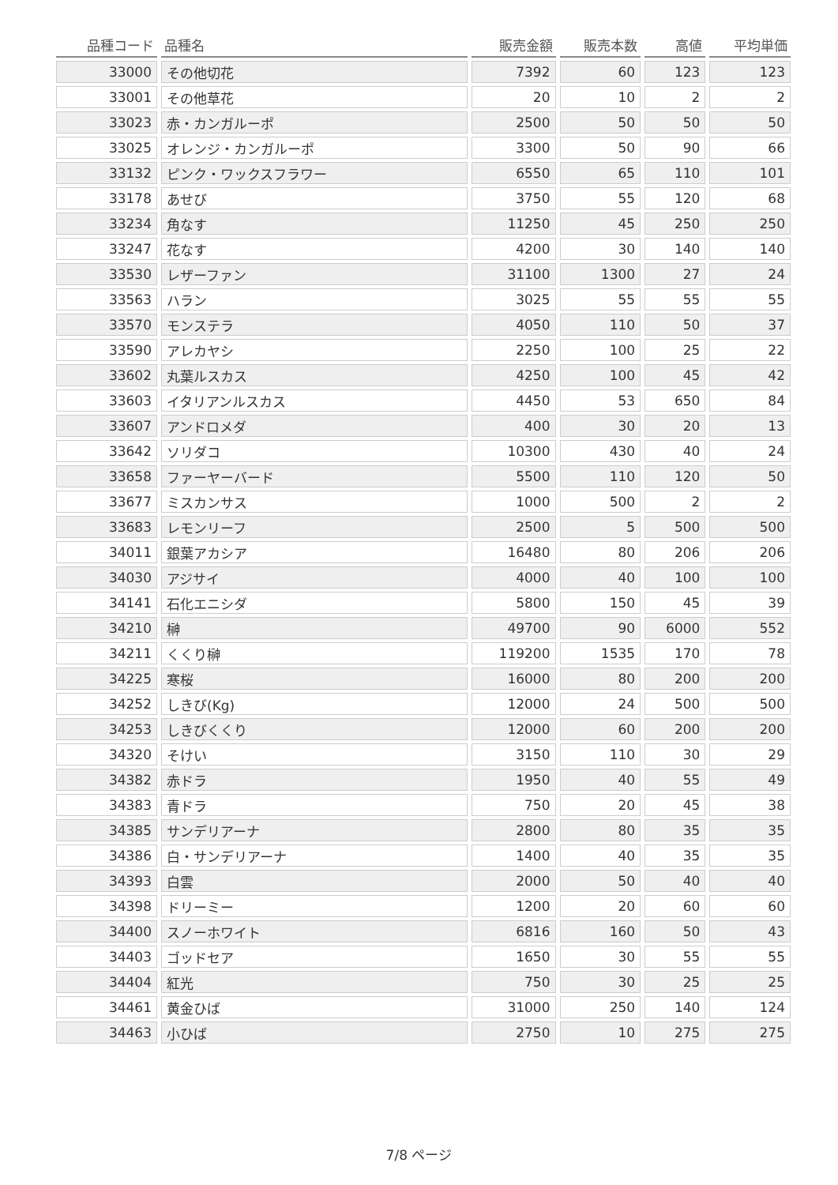| 品種コード | 品種名 | 販売金額 | 販売本数 | 高値 | 平均単価 |
| --- | --- | --- | --- | --- | --- |
| 33000 | その他切花 | 7392 | 60 | 123 | 123 |
| 33001 | その他草花 | 20 | 10 | 2 | 2 |
| 33023 | 赤・カンガルーポ | 2500 | 50 | 50 | 50 |
| 33025 | オレンジ・カンガルーポ | 3300 | 50 | 90 | 66 |
| 33132 | ピンク・ワックスフラワー | 6550 | 65 | 110 | 101 |
| 33178 | あせび | 3750 | 55 | 120 | 68 |
| 33234 | 角なす | 11250 | 45 | 250 | 250 |
| 33247 | 花なす | 4200 | 30 | 140 | 140 |
| 33530 | レザーファン | 31100 | 1300 | 27 | 24 |
| 33563 | ハラン | 3025 | 55 | 55 | 55 |
| 33570 | モンステラ | 4050 | 110 | 50 | 37 |
| 33590 | アレカヤシ | 2250 | 100 | 25 | 22 |
| 33602 | 丸葉ルスカス | 4250 | 100 | 45 | 42 |
| 33603 | イタリアンルスカス | 4450 | 53 | 650 | 84 |
| 33607 | アンドロメダ | 400 | 30 | 20 | 13 |
| 33642 | ソリダコ | 10300 | 430 | 40 | 24 |
| 33658 | ファーヤーバード | 5500 | 110 | 120 | 50 |
| 33677 | ミスカンサス | 1000 | 500 | 2 | 2 |
| 33683 | レモンリーフ | 2500 | 5 | 500 | 500 |
| 34011 | 銀葉アカシア | 16480 | 80 | 206 | 206 |
| 34030 | アジサイ | 4000 | 40 | 100 | 100 |
| 34141 | 石化エニシダ | 5800 | 150 | 45 | 39 |
| 34210 | 榊 | 49700 | 90 | 6000 | 552 |
| 34211 | くくり榊 | 119200 | 1535 | 170 | 78 |
| 34225 | 寒桜 | 16000 | 80 | 200 | 200 |
| 34252 | しきび(Kg) | 12000 | 24 | 500 | 500 |
| 34253 | しきびくくり | 12000 | 60 | 200 | 200 |
| 34320 | そけい | 3150 | 110 | 30 | 29 |
| 34382 | 赤ドラ | 1950 | 40 | 55 | 49 |
| 34383 | 青ドラ | 750 | 20 | 45 | 38 |
| 34385 | サンデリアーナ | 2800 | 80 | 35 | 35 |
| 34386 | 白・サンデリアーナ | 1400 | 40 | 35 | 35 |
| 34393 | 白雲 | 2000 | 50 | 40 | 40 |
| 34398 | ドリーミー | 1200 | 20 | 60 | 60 |
| 34400 | スノーホワイト | 6816 | 160 | 50 | 43 |
| 34403 | ゴッドセア | 1650 | 30 | 55 | 55 |
| 34404 | 紅光 | 750 | 30 | 25 | 25 |
| 34461 | 黄金ひば | 31000 | 250 | 140 | 124 |
| 34463 | 小ひば | 2750 | 10 | 275 | 275 |
7/8 ページ